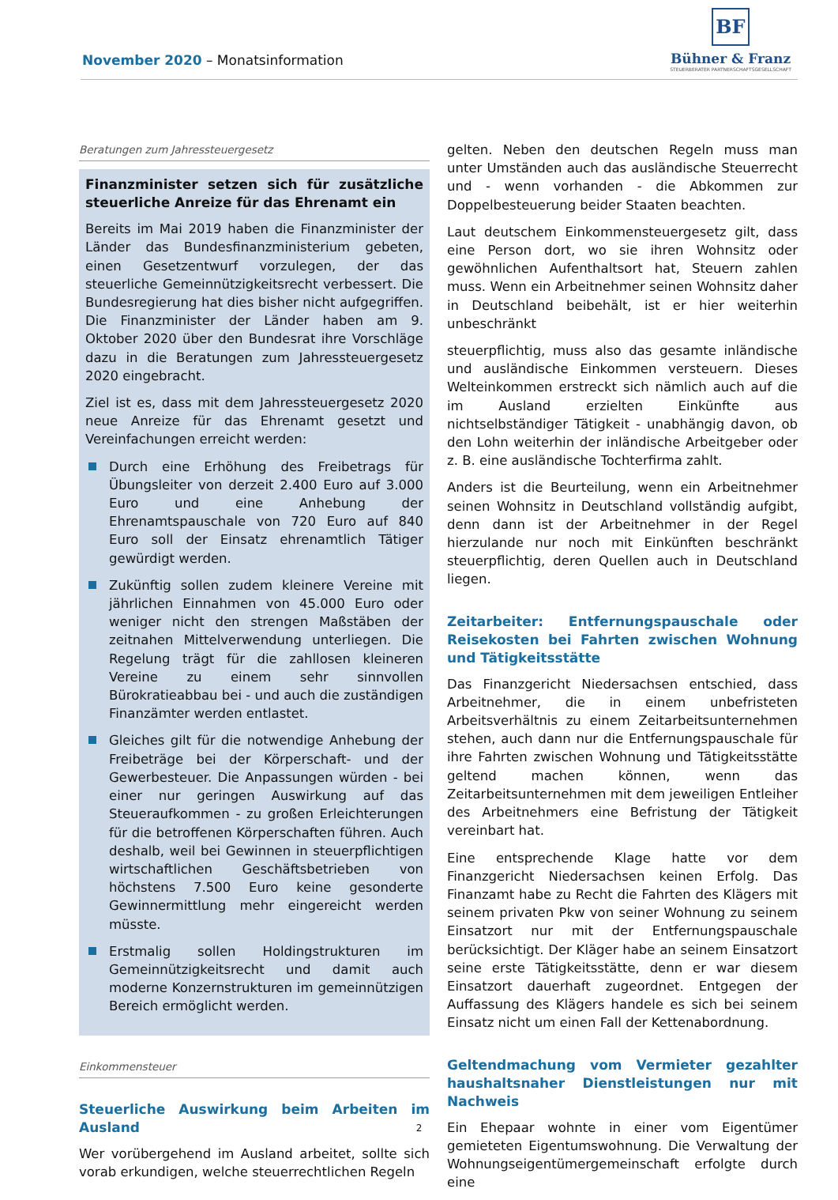November 2020 – Monatsinformation
BF
Bühner & Franz
STEUERBERATER PARTNERSCHAFTSGESELLSCHAFT
Beratungen zum Jahressteuergesetz
Finanzminister setzen sich für zusätzliche steuerliche Anreize für das Ehrenamt ein
Bereits im Mai 2019 haben die Finanzminister der Länder das Bundesfinanzministerium gebeten, einen Gesetzentwurf vorzulegen, der das steuerliche Gemeinnützigkeitsrecht verbessert. Die Bundesregierung hat dies bisher nicht aufgegriffen. Die Finanzminister der Länder haben am 9. Oktober 2020 über den Bundesrat ihre Vorschläge dazu in die Beratungen zum Jahressteuergesetz 2020 eingebracht.
Ziel ist es, dass mit dem Jahressteuergesetz 2020 neue Anreize für das Ehrenamt gesetzt und Vereinfachungen erreicht werden:
Durch eine Erhöhung des Freibetrags für Übungsleiter von derzeit 2.400 Euro auf 3.000 Euro und eine Anhebung der Ehrenamtspauschale von 720 Euro auf 840 Euro soll der Einsatz ehrenamtlich Tätiger gewürdigt werden.
Zukünftig sollen zudem kleinere Vereine mit jährlichen Einnahmen von 45.000 Euro oder weniger nicht den strengen Maßstäben der zeitnahen Mittelverwendung unterliegen. Die Regelung trägt für die zahllosen kleineren Vereine zu einem sehr sinnvollen Bürokratieabbau bei - und auch die zuständigen Finanzämter werden entlastet.
Gleiches gilt für die notwendige Anhebung der Freibeträge bei der Körperschaft- und der Gewerbesteuer. Die Anpassungen würden - bei einer nur geringen Auswirkung auf das Steueraufkommen - zu großen Erleichterungen für die betroffenen Körperschaften führen. Auch deshalb, weil bei Gewinnen in steuerpflichtigen wirtschaftlichen Geschäftsbetrieben von höchstens 7.500 Euro keine gesonderte Gewinnermittlung mehr eingereicht werden müsste.
Erstmalig sollen Holdingstrukturen im Gemeinnützigkeitsrecht und damit auch moderne Konzernstrukturen im gemeinnützigen Bereich ermöglicht werden.
Einkommensteuer
Steuerliche Auswirkung beim Arbeiten im Ausland
Wer vorübergehend im Ausland arbeitet, sollte sich vorab erkundigen, welche steuerrechtlichen Regeln
gelten. Neben den deutschen Regeln muss man unter Umständen auch das ausländische Steuerrecht und - wenn vorhanden - die Abkommen zur Doppelbesteuerung beider Staaten beachten.
Laut deutschem Einkommensteuergesetz gilt, dass eine Person dort, wo sie ihren Wohnsitz oder gewöhnlichen Aufenthaltsort hat, Steuern zahlen muss. Wenn ein Arbeitnehmer seinen Wohnsitz daher in Deutschland beibehält, ist er hier weiterhin unbeschränkt
steuerpflichtig, muss also das gesamte inländische und ausländische Einkommen versteuern. Dieses Welteinkommen erstreckt sich nämlich auch auf die im Ausland erzielten Einkünfte aus nichtselbständiger Tätigkeit - unabhängig davon, ob den Lohn weiterhin der inländische Arbeitgeber oder z. B. eine ausländische Tochterfirma zahlt.
Anders ist die Beurteilung, wenn ein Arbeitnehmer seinen Wohnsitz in Deutschland vollständig aufgibt, denn dann ist der Arbeitnehmer in der Regel hierzulande nur noch mit Einkünften beschränkt steuerpflichtig, deren Quellen auch in Deutschland liegen.
Zeitarbeiter: Entfernungspauschale oder Reisekosten bei Fahrten zwischen Wohnung und Tätigkeitsstätte
Das Finanzgericht Niedersachsen entschied, dass Arbeitnehmer, die in einem unbefristeten Arbeitsverhältnis zu einem Zeitarbeitsunternehmen stehen, auch dann nur die Entfernungspauschale für ihre Fahrten zwischen Wohnung und Tätigkeitsstätte geltend machen können, wenn das Zeitarbeitsunternehmen mit dem jeweiligen Entleiher des Arbeitnehmers eine Befristung der Tätigkeit vereinbart hat.
Eine entsprechende Klage hatte vor dem Finanzgericht Niedersachsen keinen Erfolg. Das Finanzamt habe zu Recht die Fahrten des Klägers mit seinem privaten Pkw von seiner Wohnung zu seinem Einsatzort nur mit der Entfernungspauschale berücksichtigt. Der Kläger habe an seinem Einsatzort seine erste Tätigkeitsstätte, denn er war diesem Einsatzort dauerhaft zugeordnet. Entgegen der Auffassung des Klägers handele es sich bei seinem Einsatz nicht um einen Fall der Kettenabordnung.
Geltendmachung vom Vermieter gezahlter haushaltsnaher Dienstleistungen nur mit Nachweis
Ein Ehepaar wohnte in einer vom Eigentümer gemieteten Eigentumswohnung. Die Verwaltung der Wohnungseigentümergemeinschaft erfolgte durch eine
2